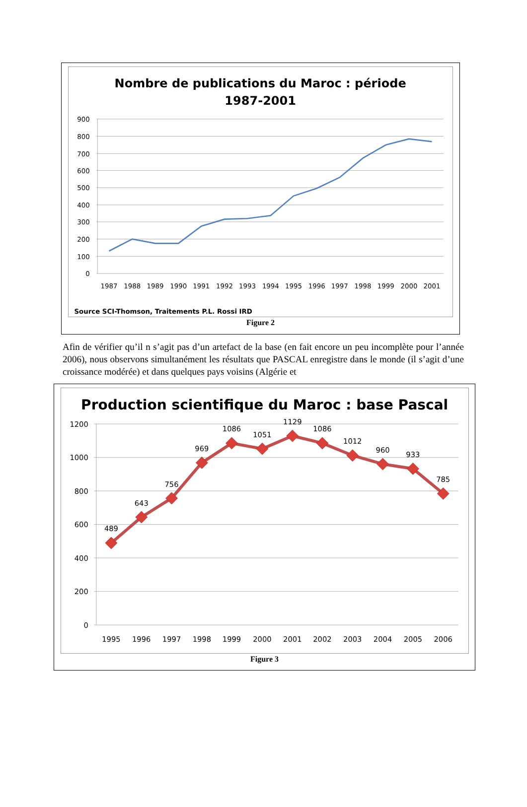Nombre de publications du Maroc : période
1987-2001
900
800
700
600
500
400
300
200
100
0
1987
1988
1989
1990
1991
1992
1993
1994
1995
1996
1997
1998
1999
2000
2001
Source SCI-Thomson, Traitements P.L. Rossi IRD
Figure 2
Afin de vérifier qu’il n s’agit pas d’un artefact de la base (en fait encore un peu incomplète pour l’année 2006), nous observons simultanément les résultats que PASCAL enregistre dans le monde (il s’agit d’une croissance modérée) et dans quelques pays voisins (Algérie et
Production scientifique du Maroc : base Pascal
1200
1000
800
600
400
200
0
1995
1996
1997
1998
1999
2000
2001
2002
2003
2004
2005
2006
489
643
756
969
1086
1051
1129
1086
1012
960
933
785
Figure 3